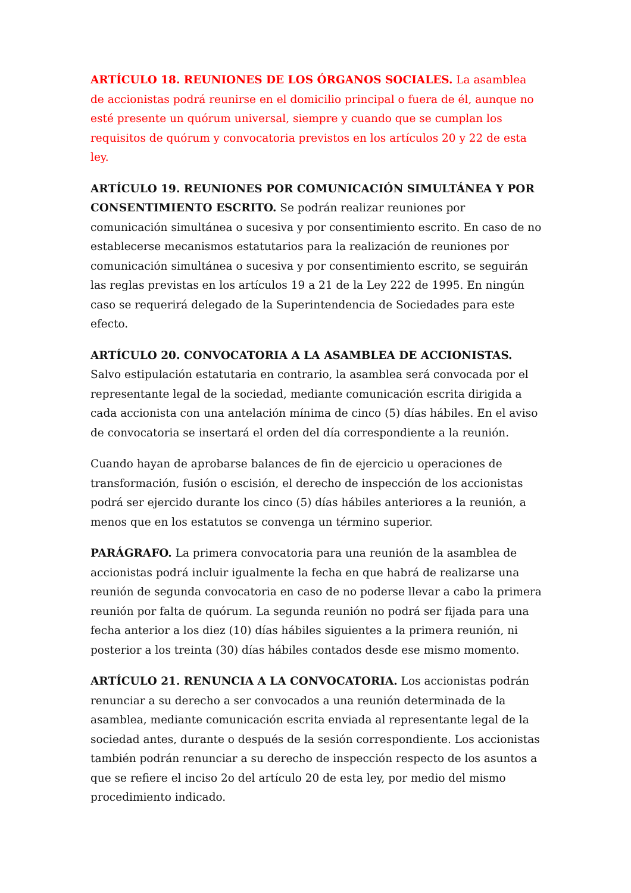ARTÍCULO 18. REUNIONES DE LOS ÓRGANOS SOCIALES. La asamblea de accionistas podrá reunirse en el domicilio principal o fuera de él, aunque no esté presente un quórum universal, siempre y cuando que se cumplan los requisitos de quórum y convocatoria previstos en los artículos 20 y 22 de esta ley.
ARTÍCULO 19. REUNIONES POR COMUNICACIÓN SIMULTÁNEA Y POR CONSENTIMIENTO ESCRITO. Se podrán realizar reuniones por comunicación simultánea o sucesiva y por consentimiento escrito. En caso de no establecerse mecanismos estatutarios para la realización de reuniones por comunicación simultánea o sucesiva y por consentimiento escrito, se seguirán las reglas previstas en los artículos 19 a 21 de la Ley 222 de 1995. En ningún caso se requerirá delegado de la Superintendencia de Sociedades para este efecto.
ARTÍCULO 20. CONVOCATORIA A LA ASAMBLEA DE ACCIONISTAS. Salvo estipulación estatutaria en contrario, la asamblea será convocada por el representante legal de la sociedad, mediante comunicación escrita dirigida a cada accionista con una antelación mínima de cinco (5) días hábiles. En el aviso de convocatoria se insertará el orden del día correspondiente a la reunión.
Cuando hayan de aprobarse balances de fin de ejercicio u operaciones de transformación, fusión o escisión, el derecho de inspección de los accionistas podrá ser ejercido durante los cinco (5) días hábiles anteriores a la reunión, a menos que en los estatutos se convenga un término superior.
PARÁGRAFO. La primera convocatoria para una reunión de la asamblea de accionistas podrá incluir igualmente la fecha en que habrá de realizarse una reunión de segunda convocatoria en caso de no poderse llevar a cabo la primera reunión por falta de quórum. La segunda reunión no podrá ser fijada para una fecha anterior a los diez (10) días hábiles siguientes a la primera reunión, ni posterior a los treinta (30) días hábiles contados desde ese mismo momento.
ARTÍCULO 21. RENUNCIA A LA CONVOCATORIA. Los accionistas podrán renunciar a su derecho a ser convocados a una reunión determinada de la asamblea, mediante comunicación escrita enviada al representante legal de la sociedad antes, durante o después de la sesión correspondiente. Los accionistas también podrán renunciar a su derecho de inspección respecto de los asuntos a que se refiere el inciso 2o del artículo 20 de esta ley, por medio del mismo procedimiento indicado.